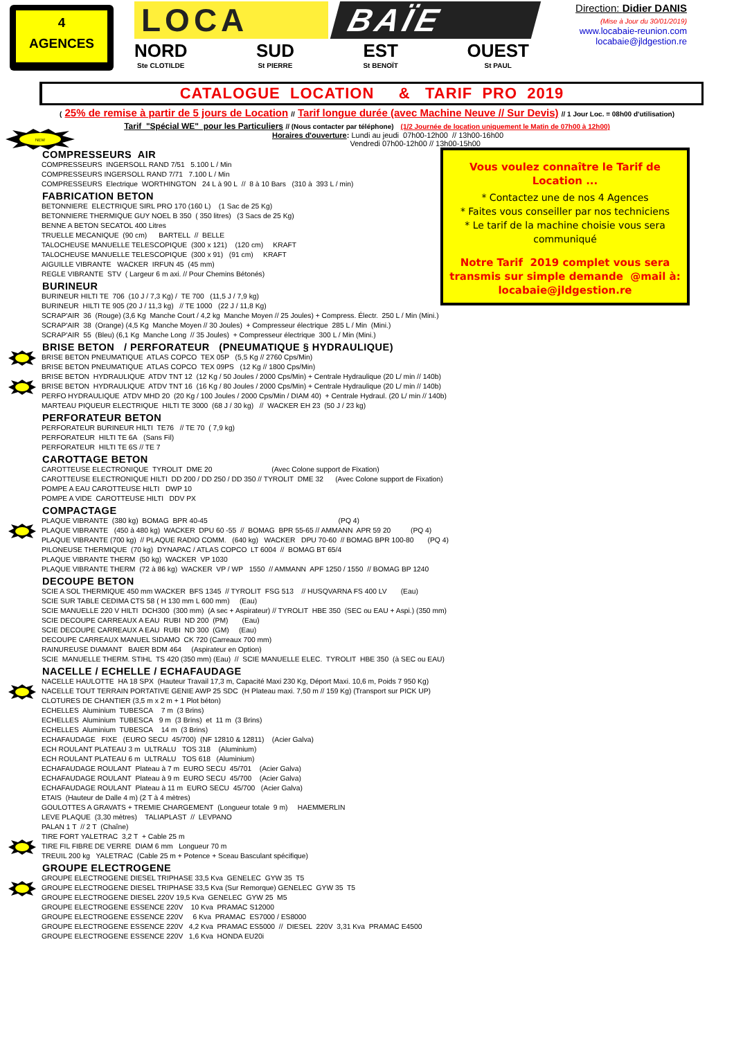4
AGENCES
LOCA BAÏE
NORD
Ste CLOTILDE
SUD
St PIERRE
EST
St BENOÏT
OUEST
St PAUL
Direction: Didier DANIS
(Mise à Jour du 30/01/2019)
www.locabaie-reunion.com
locabaie@jldgestion.re
CATALOGUE LOCATION & TARIF PRO 2019
( 25% de remise à partir de 5 jours de Location // Tarif longue durée (avec Machine Neuve // Sur Devis) // 1 Jour Loc. = 08h00 d'utilisation)
Tarif "Spécial WE" pour les Particuliers // (Nous contacter par téléphone) (1/2 Journée de location uniquement le Matin de 07h00 à 12h00)
NEW
Horaires d'ouverture: Lundi au jeudi 07h00-12h00 // 13h00-16h00
Vendredi 07h00-12h00 // 13h00-15h00
Vous voulez connaître le Tarif de Location ...
* Contactez une de nos 4 Agences
* Faites vous conseiller par nos techniciens
* Le tarif de la machine choisie vous sera communiqué
Notre Tarif 2019 complet vous sera transmis sur simple demande @mail à:
locabaie@jldgestion.re
COMPRESSEURS AIR
COMPRESSEURS INGERSOLL RAND 7/51 5.100 L / Min
COMPRESSEURS INGERSOLL RAND 7/71 7.100 L / Min
COMPRESSEURS Electrique WORTHINGTON 24 L à 90 L // 8 à 10 Bars (310 à 393 L / min)
FABRICATION BETON
BETONNIERE ELECTRIQUE SIRL PRO 170 (160 L) (1 Sac de 25 Kg)
BETONNIERE THERMIQUE GUY NOEL B 350 ( 350 litres) (3 Sacs de 25 Kg)
BENNE A BETON SECATOL 400 Litres
TRUELLE MECANIQUE (90 cm) BARTELL // BELLE
TALOCHEUSE MANUELLE TELESCOPIQUE (300 x 121) (120 cm) KRAFT
TALOCHEUSE MANUELLE TELESCOPIQUE (300 x 91) (91 cm) KRAFT
AIGUILLE VIBRANTE WACKER IRFUN 45 (45 mm)
REGLE VIBRANTE STV ( Largeur 6 m axi. // Pour Chemins Bétonés)
BURINEUR
BURINEUR HILTI TE 706 (10 J / 7,3 Kg) / TE 700 (11,5 J / 7,9 kg)
BURINEUR HILTI TE 905 (20 J / 11,3 kg) // TE 1000 (22 J / 11,8 Kg)
SCRAP'AIR 36 (Rouge) (3,6 Kg Manche Court / 4,2 kg Manche Moyen // 25 Joules) + Compress. Électr. 250 L / Min (Mini.)
SCRAP'AIR 38 (Orange) (4,5 Kg Manche Moyen // 30 Joules) + Compresseur électrique 285 L / Min (Mini.)
SCRAP'AIR 55 (Bleu) (6,1 Kg Manche Long // 35 Joules) + Compresseur électrique 300 L / Min (Mini.)
BRISE BETON / PERFORATEUR (PNEUMATIQUE § HYDRAULIQUE)
BRISE BETON PNEUMATIQUE ATLAS COPCO TEX 05P (5,5 Kg // 2760 Cps/Min)
BRISE BETON PNEUMATIQUE ATLAS COPCO TEX 09PS (12 Kg // 1800 Cps/Min)
BRISE BETON HYDRAULIQUE ATDV TNT 12 (12 Kg / 50 Joules / 2000 Cps/Min) + Centrale Hydraulique (20 L/ min // 140b)
BRISE BETON HYDRAULIQUE ATDV TNT 16 (16 Kg / 80 Joules / 2000 Cps/Min) + Centrale Hydraulique (20 L/ min // 140b)
PERFO HYDRAULIQUE ATDV MHD 20 (20 Kg / 100 Joules / 2000 Cps/Min / DIAM 40) + Centrale Hydraul. (20 L/ min // 140b)
MARTEAU PIQUEUR ELECTRIQUE HILTI TE 3000 (68 J / 30 kg) // WACKER EH 23 (50 J / 23 kg)
PERFORATEUR BETON
PERFORATEUR BURINEUR HILTI TE76 // TE 70 ( 7,9 kg)
PERFORATEUR HILTI TE 6A (Sans Fil)
PERFORATEUR HILTI TE 6S // TE 7
CAROTTAGE BETON
CAROTTEUSE ELECTRONIQUE TYROLIT DME 20 (Avec Colone support de Fixation)
CAROTTEUSE ELECTRONIQUE HILTI DD 200 / DD 250 / DD 350 // TYROLIT DME 32 (Avec Colone support de Fixation)
POMPE A EAU CAROTTEUSE HILTI DWP 10
POMPE A VIDE CAROTTEUSE HILTI DDV PX
COMPACTAGE
PLAQUE VIBRANTE (380 kg) BOMAG BPR 40-45 (PQ 4)
PLAQUE VIBRANTE (450 à 480 kg) WACKER DPU 60 -55 // BOMAG BPR 55-65 // AMMANN APR 59 20 (PQ 4)
PLAQUE VIBRANTE (700 kg) // PLAQUE RADIO COMM. (640 kg) WACKER DPU 70-60 // BOMAG BPR 100-80 (PQ 4)
PILONEUSE THERMIQUE (70 kg) DYNAPAC / ATLAS COPCO LT 6004 // BOMAG BT 65/4
PLAQUE VIBRANTE THERM (50 kg) WACKER VP 1030
PLAQUE VIBRANTE THERM (72 à 86 kg) WACKER VP / WP 1550 // AMMANN APF 1250 / 1550 // BOMAG BP 1240
DECOUPE BETON
SCIE A SOL THERMIQUE 450 mm WACKER BFS 1345 // TYROLIT FSG 513 // HUSQVARNA FS 400 LV (Eau)
SCIE SUR TABLE CEDIMA CTS 58 ( H 130 mm L 600 mm) (Eau)
SCIE MANUELLE 220 V HILTI DCH300 (300 mm) (A sec + Aspirateur) // TYROLIT HBE 350 (SEC ou EAU + Aspi.) (350 mm)
SCIE DECOUPE CARREAUX A EAU RUBI ND 200 (PM) (Eau)
SCIE DECOUPE CARREAUX A EAU RUBI ND 300 (GM) (Eau)
DECOUPE CARREAUX MANUEL SIDAMO CK 720 (Carreaux 700 mm)
RAINUREUSE DIAMANT BAIER BDM 464 (Aspirateur en Option)
SCIE MANUELLE THERM. STIHL TS 420 (350 mm) (Eau) // SCIE MANUELLE ELEC. TYROLIT HBE 350 (à SEC ou EAU)
NACELLE / ECHELLE / ECHAFAUDAGE
NACELLE HAULOTTE HA 18 SPX (Hauteur Travail 17,3 m, Capacité Maxi 230 Kg, Déport Maxi. 10,6 m, Poids 7 950 Kg)
NACELLE TOUT TERRAIN PORTATIVE GENIE AWP 25 SDC (H Plateau maxi. 7,50 m // 159 Kg) (Transport sur PICK UP)
CLOTURES DE CHANTIER (3,5 m x 2 m + 1 Plot béton)
ECHELLES Aluminium TUBESCA 7 m (3 Brins)
ECHELLES Aluminium TUBESCA 9 m (3 Brins) et 11 m (3 Brins)
ECHELLES Aluminium TUBESCA 14 m (3 Brins)
ECHAFAUDAGE FIXE (EURO SECU 45/700) (NF 12810 & 12811) (Acier Galva)
ECH ROULANT PLATEAU 3 m ULTRALU TOS 318 (Aluminium)
ECH ROULANT PLATEAU 6 m ULTRALU TOS 618 (Aluminium)
ECHAFAUDAGE ROULANT Plateau à 7 m EURO SECU 45/701 (Acier Galva)
ECHAFAUDAGE ROULANT Plateau à 9 m EURO SECU 45/700 (Acier Galva)
ECHAFAUDAGE ROULANT Plateau à 11 m EURO SECU 45/700 (Acier Galva)
ETAIS (Hauteur de Dalle 4 m) (2 T à 4 mètres)
GOULOTTES A GRAVATS + TREMIE CHARGEMENT (Longueur totale 9 m) HAEMMERLIN
LEVE PLAQUE (3,30 mètres) TALIAPLAST // LEVPANO
PALAN 1 T // 2 T (Chaîne)
TIRE FORT YALETRAC 3,2 T + Cable 25 m
TIRE FIL FIBRE DE VERRE DIAM 6 mm Longueur 70 m
TREUIL 200 kg YALETRAC (Cable 25 m + Potence + Sceau Basculant spécifique)
GROUPE ELECTROGENE
GROUPE ELECTROGENE DIESEL TRIPHASE 33,5 Kva GENELEC GYW 35 T5
GROUPE ELECTROGENE DIESEL TRIPHASE 33,5 Kva (Sur Remorque) GENELEC GYW 35 T5
GROUPE ELECTROGENE DIESEL 220V 19,5 Kva GENELEC GYW 25 M5
GROUPE ELECTROGENE ESSENCE 220V 10 Kva PRAMAC S12000
GROUPE ELECTROGENE ESSENCE 220V 6 Kva PRAMAC ES7000 / ES8000
GROUPE ELECTROGENE ESSENCE 220V 4,2 Kva PRAMAC ES5000 // DIESEL 220V 3,31 Kva PRAMAC E4500
GROUPE ELECTROGENE ESSENCE 220V 1,6 Kva HONDA EU20i